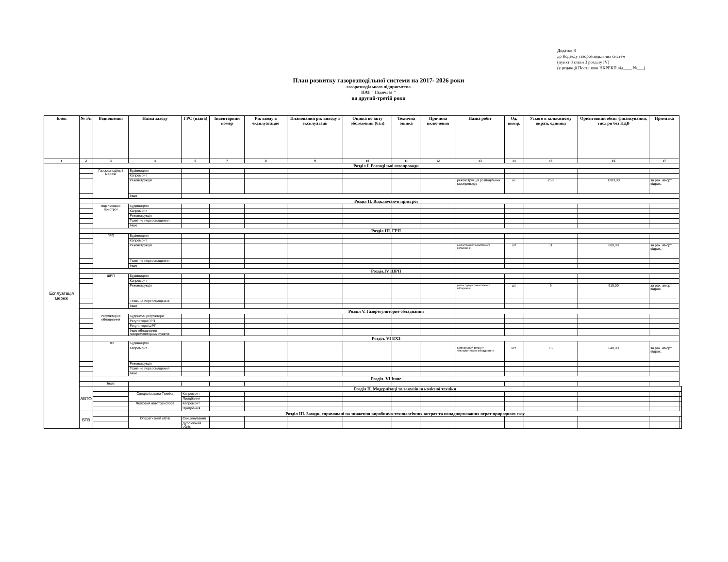Додаток 8
до Кодексу газорозподільних систем
(пункт 8 глави 3 розділу IV)
(у редакції Постанови НКРЕКП від____ №___)
План розвитку газорозподільної системи на 2017- 2026 роки
газорозподільного підприємства
ПАТ " Гадячгаз "
на другий-третій роки
| Блок | № з/п | Відношення | Назва заходу | ГРС (назва) | Інвентарний номер | Рік вводу в експлуатацію | Планований рік виводу з експлуатації | Оцінка по акту обстеження (бал) | Технічна оцінка | Причина включення | Назва робіт | Од. вимір. | Усього в кількісному виразі, одиниці | Орієнтовний обсяг фінансування, тис.грн без ПДВ | Примітка | |
| --- | --- | --- | --- | --- | --- | --- | --- | --- | --- | --- | --- | --- | --- | --- | --- | --- |
| 1 | 2 | 3 | 4 | 6 | 7 | 8 | 9 | 10 | 11 | 12 | 13 | 14 | 15 | 16 | 17 | |
| Есплуатація мереж | | Розділ I. Розподільчі газопроводи | | | | | | | | | | | | | | |
| | | Газорозподільчі мережі | Будівництво | | | | | | | | | | | | | |
| | | | Капремонт | | | | | | | | | | | | | |
| | | | Реконструкція | | | | | | | | реконструкція розподільчих газопроводів | м. | 250 | 1283,00 | за рах. аморт. відрах. | |
| | | | Інше | | | | | | | | | | | | | |
| | | Розділ II. Відключаючі пристрої | | | | | | | | | | | | | | |
| | | Відключаючі пристрої | Будівництво | | | | | | | | | | | | | |
| | | | Капремонт | | | | | | | | | | | | | |
| | | | Реконструкція | | | | | | | | | | | | | |
| | | | Технічне переоснащення | | | | | | | | | | | | | |
| | | | Інше | | | | | | | | | | | | | |
| | | Розділ III. ГРП | | | | | | | | | | | | | | |
| | | ГРП | Будівництво | | | | | | | | | | | | | |
| | | | Капремонт | | | | | | | | | | | | | |
| | | | Реконструкція | | | | | | | | реконструкція технологічного обладнання | шт | 11 | 800,00 | за рах. аморт. відрах. | |
| | | | Технічне переоснащення | | | | | | | | | | | | | |
| | | | Інше | | | | | | | | | | | | | |
| | | Розділ.IV ШРП | | | | | | | | | | | | | | |
| | | ШРП | Будівництво | | | | | | | | | | | | | |
| | | | Капремонт | | | | | | | | | | | | | |
| | | | Реконструкція | | | | | | | | реконструкція технологічного обладнання | шт | 9 | 910,00 | за рах. аморт. відрах. | |
| | | | Технічне переоснащення | | | | | | | | | | | | | |
| | | | Інше | | | | | | | | | | | | | |
| | | Розділ V. Газорегуляторне обладнання | | | | | | | | | | | | | | |
| | | Регуляторне обладнання | Будинкові регулятори | | | | | | | | | | | | | |
| | | | Регулятори ГРП | | | | | | | | | | | | | |
| | | | Регулятори ШРП | | | | | | | | | | | | | |
| | | | Інше обладнання газорегуляторних пунктів | | | | | | | | | | | | | |
| | | Розділ. VI ЕХЗ | | | | | | | | | | | | | | |
| | | ЕХЗ | Будівництво | | | | | | | | | | | | | |
| | | | Капремонт | | | | | | | | капітальний ремонт технологічного обладнання | шт. | 15 | 648,00 | за рах. аморт. відрах. | |
| | | | Реконструкція | | | | | | | | | | | | | |
| | | | Технічне переоснащення | | | | | | | | | | | | | |
| | | | Інше | | | | | | | | | | | | | |
| | | Розділ. VI Інше | | | | | | | | | | | | | | |
| | | Інше | | | | | | | | | | | | | | |
| | АВТО | | Розділ II. Модернізаці та закупівля колісної техніки | | | | | | | | | | | | | |
| | | | Спеціалізована Техніка | Капремонт | | | | | | | | | | | | |
| | | | | Придбання | | | | | | | | | | | | |
| | | | Легковий автотранспорт | Капремонт | | | | | | | | | | | | |
| | | | | Придбання | | | | | | | | | | | | |
| | ВТВ | | Розділ III. Заходи, спрямовані на зниження виробничо-технологічних витрат та понаднормованих втрат природного газу | | | | | | | | | | | | | |
| | | | Оперативний облік | Секціонування | | | | | | | | | | | | |
| | | | | Дублюючий облік | | | | | | | | | | | | |